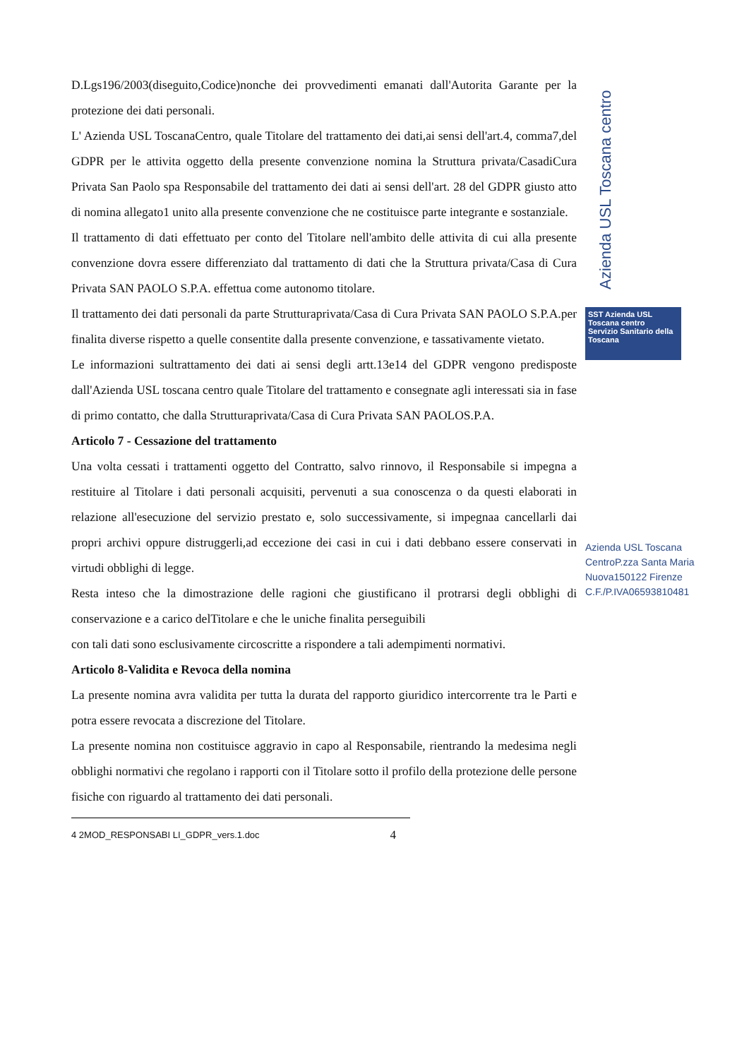D.Lgs196/2003(diseguito,Codice)nonche dei provvedimenti emanati dall'Autorita Garante per la protezione dei dati personali.
L' Azienda USL ToscanaCentro, quale Titolare del trattamento dei dati,ai sensi dell'art.4, comma7,del GDPR per le attivita oggetto della presente convenzione nomina la Struttura privata/CasadiCura Privata San Paolo spa Responsabile del trattamento dei dati ai sensi dell'art. 28 del GDPR giusto atto di nomina allegato1 unito alla presente convenzione che ne costituisce parte integrante e sostanziale.
Il trattamento di dati effettuato per conto del Titolare nell'ambito delle attivita di cui alla presente convenzione dovra essere differenziato dal trattamento di dati che la Struttura privata/Casa di Cura Privata SAN PAOLO S.P.A. effettua come autonomo titolare.
Il trattamento dei dati personali da parte Strutturaprivata/Casa di Cura Privata SAN PAOLO S.P.A.per finalita diverse rispetto a quelle consentite dalla presente convenzione, e tassativamente vietato.
Le informazioni sultrattamento dei dati ai sensi degli artt.13e14 del GDPR vengono predisposte dall'Azienda USL toscana centro quale Titolare del trattamento e consegnate agli interessati sia in fase di primo contatto, che dalla Strutturaprivata/Casa di Cura Privata SAN PAOLOS.P.A.
Articolo 7 - Cessazione del trattamento
Una volta cessati i trattamenti oggetto del Contratto, salvo rinnovo, il Responsabile si impegna a restituire al Titolare i dati personali acquisiti, pervenuti a sua conoscenza o da questi elaborati in relazione all'esecuzione del servizio prestato e, solo successivamente, si impegnaa cancellarli dai propri archivi oppure distruggerli,ad eccezione dei casi in cui i dati debbano essere conservati in virtudi obblighi di legge.
Resta inteso che la dimostrazione delle ragioni che giustificano il protrarsi degli obblighi di conservazione e a carico delTitolare e che le uniche finalita perseguibili
con tali dati sono esclusivamente circoscritte a rispondere a tali adempimenti normativi.
Articolo 8-Validita e Revoca della nomina
La presente nomina avra validita per tutta la durata del rapporto giuridico intercorrente tra le Parti e potra essere revocata a discrezione del Titolare.
La presente nomina non costituisce aggravio in capo al Responsabile, rientrando la medesima negli obblighi normativi che regolano i rapporti con il Titolare sotto il profilo della protezione delle persone fisiche con riguardo al trattamento dei dati personali.
4 2MOD_RESPONSABI LI_GDPR_vers.1.doc 4
Azienda USL Toscana centro
SST Azienda USL Toscana centro
Servizio Sanitario della Toscana
Azienda USL Toscana CentroP.zza Santa Maria Nuova150122 Firenze C.F./P.IVA06593810481